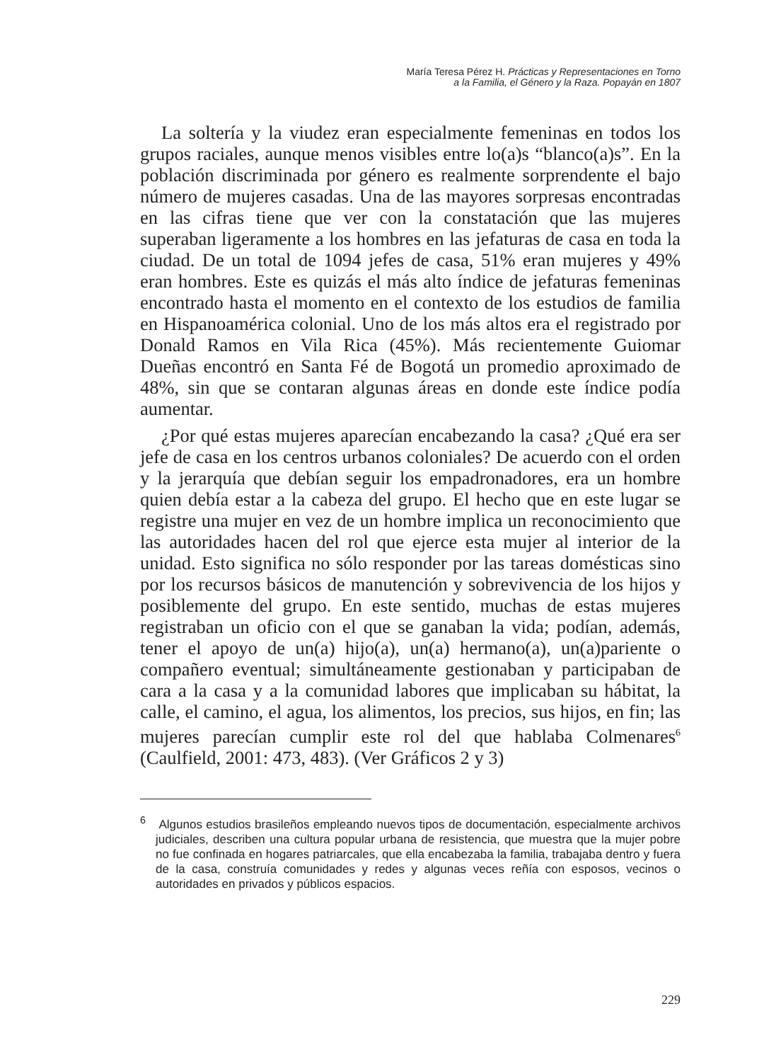María Teresa Pérez H. Prácticas y Representaciones en Torno
a la Familia, el Género y la Raza. Popayán en 1807
La soltería y la viudez eran especialmente femeninas en todos los grupos raciales, aunque menos visibles entre lo(a)s “blanco(a)s”. En la población discriminada por género es realmente sorprendente el bajo número de mujeres casadas. Una de las mayores sorpresas encontradas en las cifras tiene que ver con la constatación que las mujeres superaban ligeramente a los hombres en las jefaturas de casa en toda la ciudad. De un total de 1094 jefes de casa, 51% eran mujeres y 49% eran hombres. Este es quizás el más alto índice de jefaturas femeninas encontrado hasta el momento en el contexto de los estudios de familia en Hispanoamérica colonial. Uno de los más altos era el registrado por Donald Ramos en Vila Rica (45%). Más recientemente Guiomar Dueñas encontró en Santa Fé de Bogotá un promedio aproximado de 48%, sin que se contaran algunas áreas en donde este índice podía aumentar.
¿Por qué estas mujeres aparecían encabezando la casa? ¿Qué era ser jefe de casa en los centros urbanos coloniales? De acuerdo con el orden y la jerarquía que debían seguir los empadronadores, era un hombre quien debía estar a la cabeza del grupo. El hecho que en este lugar se registre una mujer en vez de un hombre implica un reconocimiento que las autoridades hacen del rol que ejerce esta mujer al interior de la unidad. Esto significa no sólo responder por las tareas domésticas sino por los recursos básicos de manutención y sobrevivencia de los hijos y posiblemente del grupo. En este sentido, muchas de estas mujeres registraban un oficio con el que se ganaban la vida; podían, además, tener el apoyo de un(a) hijo(a), un(a) hermano(a), un(a)pariente o compañero eventual; simultáneamente gestionaban y participaban de cara a la casa y a la comunidad labores que implicaban su hábitat, la calle, el camino, el agua, los alimentos, los precios, sus hijos, en fin; las mujeres parecían cumplir este rol del que hablaba Colmenares<sup>6</sup> (Caulfield, 2001: 473, 483). (Ver Gráficos 2 y 3)
<sup>6</sup> Algunos estudios brasileños empleando nuevos tipos de documentación, especialmente archivos judiciales, describen una cultura popular urbana de resistencia, que muestra que la mujer pobre no fue confinada en hogares patriarcales, que ella encabezaba la familia, trabajaba dentro y fuera de la casa, construía comunidades y redes y algunas veces reñía con esposos, vecinos o autoridades en privados y públicos espacios.
229